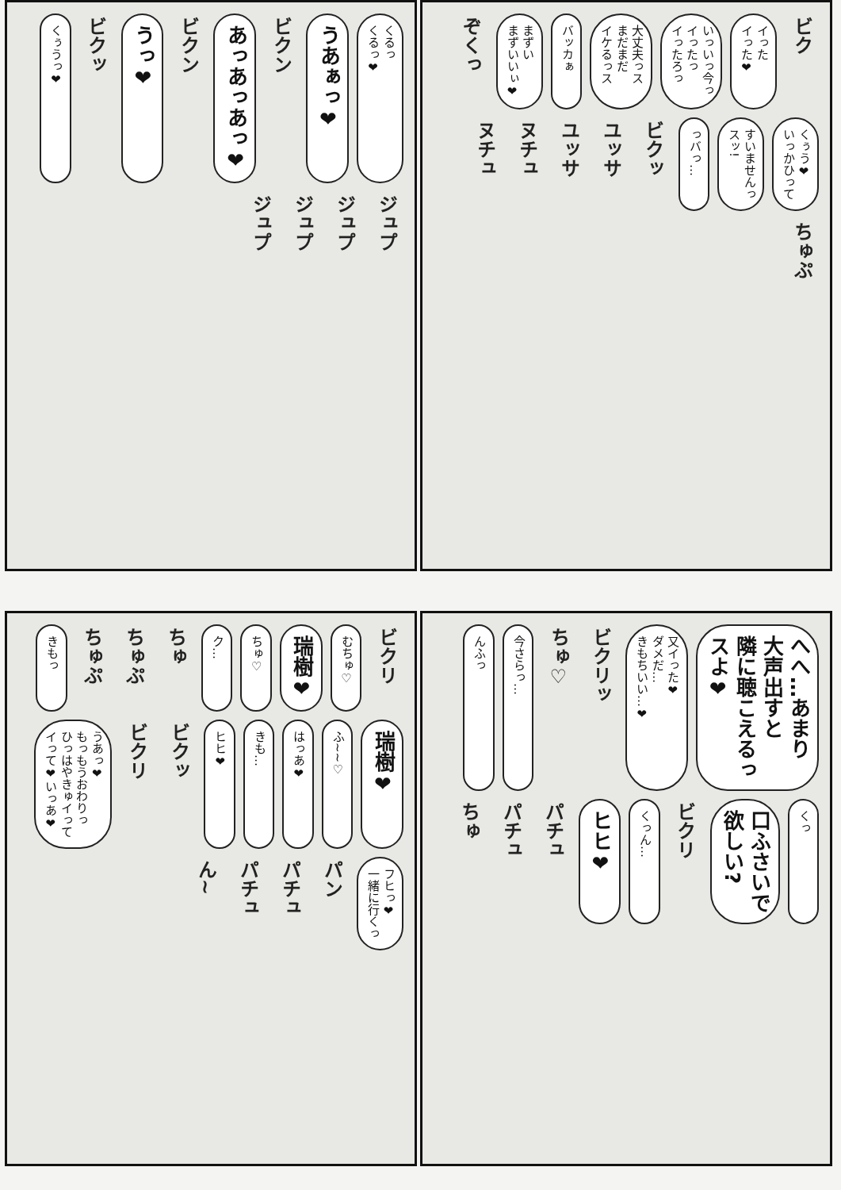ビク
イった
イった❤
いっいっ今っ
イったっ
イったろっ
大丈夫っス
まだまだ
イケるっス
バッカぁ
まずい
まずいいぃ❤
ぞくっ
くぅう❤
いっかひって
すいませんっ
スッ!
っバっ…
ビクッ ユッサ ユッサ ヌチュ ヌチュ ちゅぷ
くるっ
くるっ❤
うあぁっ❤
ビクン
あっあっあっ❤
ビクン
うっ❤
ビクッ
くぅうっ❤
ジュプ ジュプ ジュプ ジュプ
へへ…あまり
大声出すと
隣に聴こえるっ
スよ❤
又イった❤
ダメだ…
きもちいい…❤
ビクリッ ちゅ♡
今さらっ…
んふっ
くっ
口ふさいで
欲しい?
ビクリ
くっん…
ヒヒ❤
パチュ パチュ ちゅ
ビクリ
むちゅ♡
瑞樹❤
ちゅ♡
ク…
ちゅ ちゅぷ ちゅぷ
きもっ
瑞樹❤
ふ~~♡
はっあ❤
きも…
ヒヒ❤
ビクッ ビクリ
うあっ❤
もっもうおわりっ
ひっはやきゅイって
イって❤いっあ❤
フヒっ❤
一緒に行くっ
パン パチュ パチュ ん~